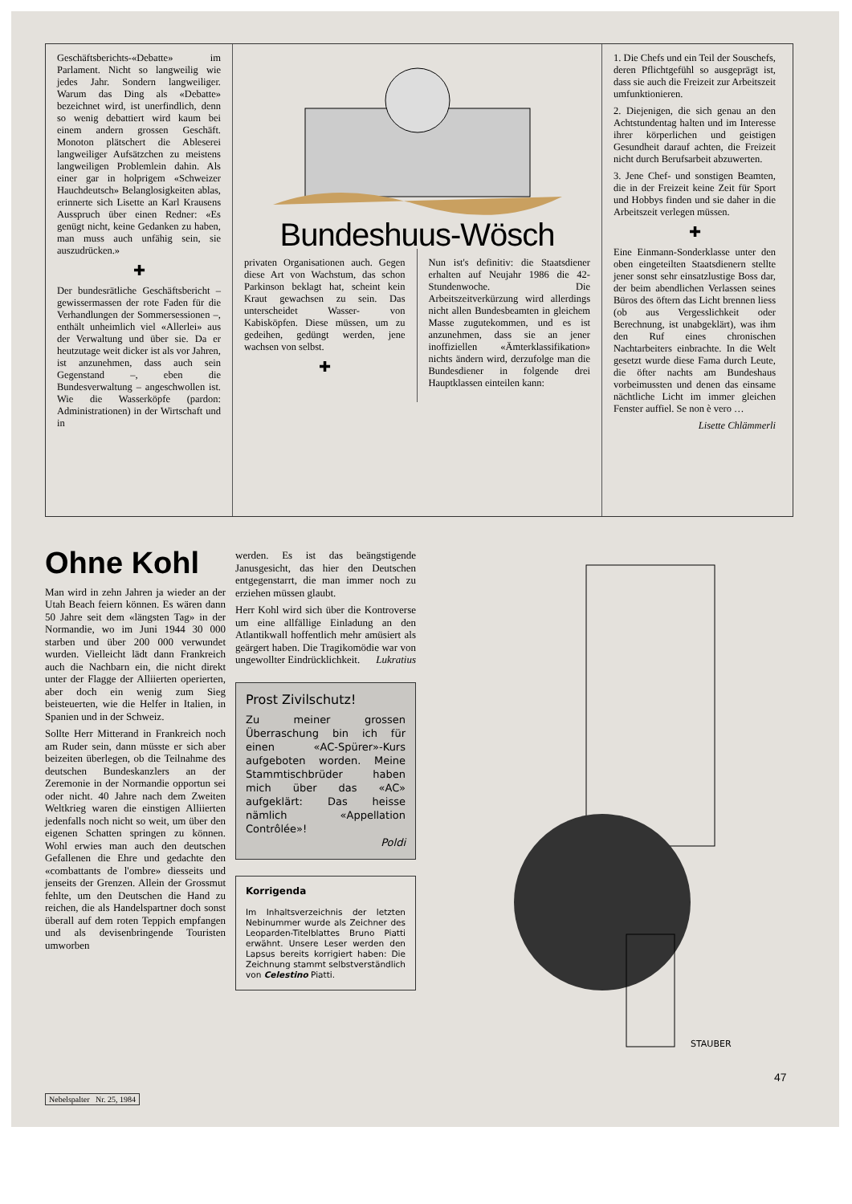Geschäftsberichts-«Debatte» im Parlament. Nicht so langweilig wie jedes Jahr. Sondern langweiliger. Warum das Ding als «Debatte» bezeichnet wird, ist unerfindlich, denn so wenig debattiert wird kaum bei einem andern grossen Geschäft. Monoton plätschert die Ablese­rei langweiliger Aufsätzchen zu meistens langweiligen Problemlein dahin. Als einer gar in holprigem «Schweizer Hauchdeutsch» Belanglosigkeiten ablas, erinnerte sich Lisette an Karl Krausens Ausspruch über einen Redner: «Es genügt nicht, keine Gedanken zu haben, man muss auch unfähig sein, sie auszudrücken.»
✚
Der bundesrätliche Geschäftsbericht – gewissermassen der rote Faden für die Verhandlungen der Sommersessionen –, enthält unheimlich viel «Allerlei» aus der Verwaltung und über sie. Da er heutzutage weit dicker ist als vor Jahren, ist anzunehmen, dass auch sein Gegenstand –, eben die Bundesverwaltung – angeschwollen ist. Wie die Wasserköpfe (pardon: Administrationen) in der Wirtschaft und in
Bundeshuus-Wösch
privaten Organisationen auch. Gegen diese Art von Wachstum, das schon Parkinson beklagt hat, scheint kein Kraut gewachsen zu sein. Das unterscheidet Wasser- von Kabisköpfen. Diese müssen, um zu gedeihen, gedüngt werden, jene wachsen von selbst.
✚
Nun ist's definitiv: die Staatsdiener erhalten auf Neujahr 1986 die 42-Stundenwoche. Die Arbeitszeitverkürzung wird allerdings nicht allen Bundesbeamten in gleichem Masse zugutekommen, und es ist anzunehmen, dass sie an jener inoffiziellen «Ämterklassifikation» nichts ändern wird, derzufolge man die Bundesdiener in folgende drei Hauptklassen einteilen kann:
1. Die Chefs und ein Teil der Souschefs, deren Pflichtgefühl so ausgeprägt ist, dass sie auch die Freizeit zur Arbeitszeit umfunktionieren.
2. Diejenigen, die sich genau an den Achtstundentag halten und im Interesse ihrer körperlichen und geistigen Gesundheit darauf achten, die Freizeit nicht durch Berufsarbeit abzuwerten.
3. Jene Chef- und sonstigen Beamten, die in der Freizeit keine Zeit für Sport und Hobbys finden und sie daher in die Arbeitszeit verlegen müssen.
✚
Eine Einmann-Sonderklasse unter den oben eingeteilten Staatsdienern stellte jener sonst sehr einsatzlustige Boss dar, der beim abendlichen Verlassen seines Büros des öftern das Licht brennen liess (ob aus Vergesslichkeit oder Berechnung, ist unabgeklärt), was ihm den Ruf eines chronischen Nachtarbeiters einbrachte. In die Welt gesetzt wurde diese Fama durch Leute, die öfter nachts am Bundeshaus vorbeimussten und denen das einsame nächtliche Licht im immer gleichen Fenster auffiel. Se non è vero …
Lisette Chlämmerli
Ohne Kohl
Man wird in zehn Jahren ja wieder an der Utah Beach feiern können. Es wären dann 50 Jahre seit dem «längsten Tag» in der Normandie, wo im Juni 1944 30 000 starben und über 200 000 verwundet wurden. Vielleicht lädt dann Frankreich auch die Nachbarn ein, die nicht direkt unter der Flagge der Alliierten operierten, aber doch ein wenig zum Sieg beisteuerten, wie die Helfer in Italien, in Spanien und in der Schweiz.
Sollte Herr Mitterand in Frankreich noch am Ruder sein, dann müsste er sich aber beizeiten überlegen, ob die Teilnahme des deutschen Bundeskanzlers an der Zeremonie in der Normandie opportun sei oder nicht. 40 Jahre nach dem Zweiten Weltkrieg waren die einstigen Alliierten jedenfalls noch nicht so weit, um über den eigenen Schatten springen zu können. Wohl erwies man auch den deutschen Gefallenen die Ehre und gedachte den «combattants de l'ombre» diesseits und jenseits der Grenzen. Allein der Grossmut fehlte, um den Deutschen die Hand zu reichen, die als Handelspartner doch sonst überall auf dem roten Teppich empfangen und als devisenbringende Touristen umworben
werden. Es ist das beängstigende Janusgesicht, das hier den Deutschen entgegenstarrt, die man immer noch zu erziehen müssen glaubt.
Herr Kohl wird sich über die Kontroverse um eine allfällige Einladung an den Atlantikwall hoffentlich mehr amüsiert als geärgert haben. Die Tragikomödie war von ungewollter Eindrücklichkeit. Lukratius
Prost Zivilschutz!
Zu meiner grossen Überraschung bin ich für einen «AC-Spürer»-Kurs aufgeboten worden. Meine Stammtischbrüder haben mich über das «AC» aufgeklärt: Das heisse nämlich «Appellation Contrôlée»!
Poldi
Korrigenda
Im Inhaltsverzeichnis der letzten Nebinummer wurde als Zeichner des Leoparden-Titelblattes Bruno Piatti erwähnt. Unsere Leser werden den Lapsus bereits korrigiert haben: Die Zeichnung stammt selbstverständlich von Celestino Piatti.
STAUBER
47
Nebelspalter Nr. 25, 1984